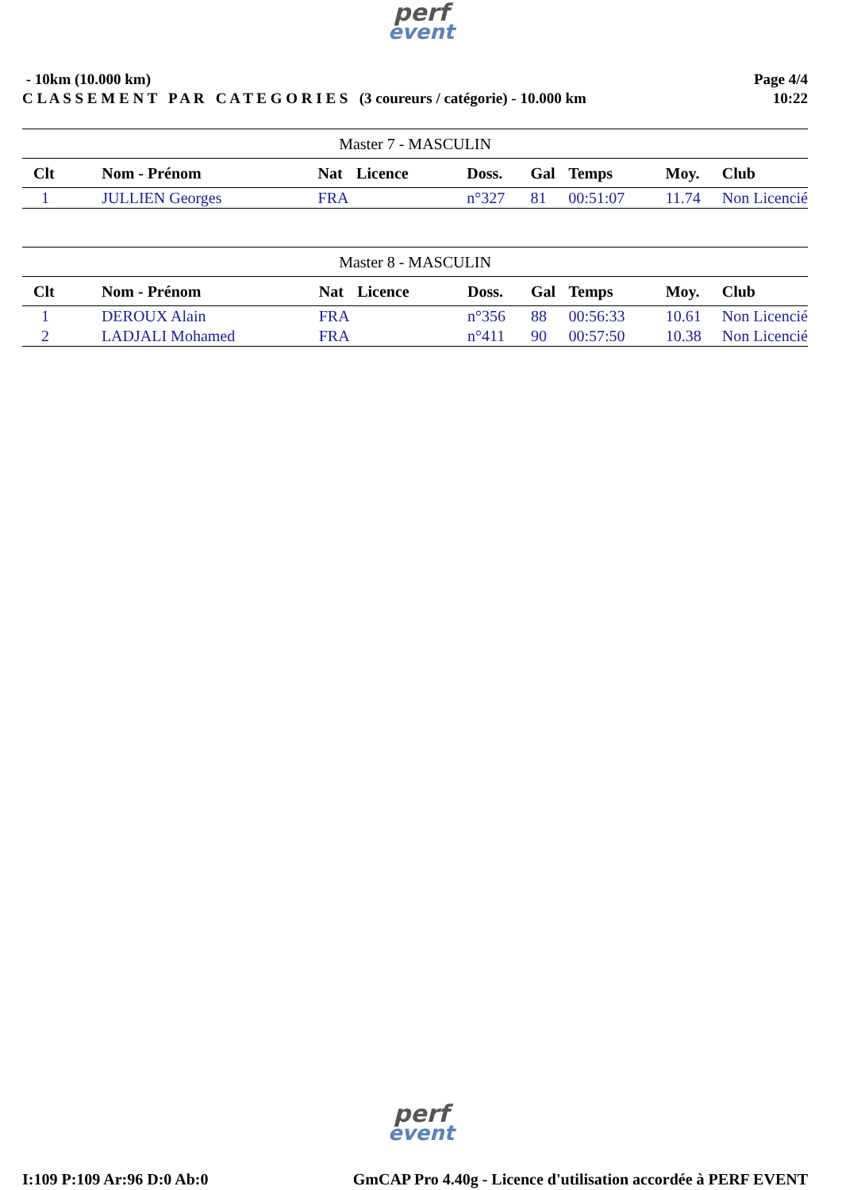perf
event
- 10km (10.000 km)
C L A S S E M E N T P A R C A T E G O R I E S (3 coureurs / catégorie) - 10.000 km
Page 4/4
10:22
| Master 7 - MASCULIN | | | | | | | | |
| Clt | Nom - Prénom | Nat | Licence | Doss. | Gal | Temps | Moy. | Club |
| 1 | JULLIEN Georges | FRA | | n°327 | 81 | 00:51:07 | 11.74 | Non Licencié |
| Master 8 - MASCULIN | | | | | | | | |
| Clt | Nom - Prénom | Nat | Licence | Doss. | Gal | Temps | Moy. | Club |
| 1 | DEROUX Alain | FRA | | n°356 | 88 | 00:56:33 | 10.61 | Non Licencié |
| 2 | LADJALI Mohamed | FRA | | n°411 | 90 | 00:57:50 | 10.38 | Non Licencié |
perf
event
I:109 P:109 Ar:96 D:0 Ab:0 GmCAP Pro 4.40g - Licence d'utilisation accordée à PERF EVENT